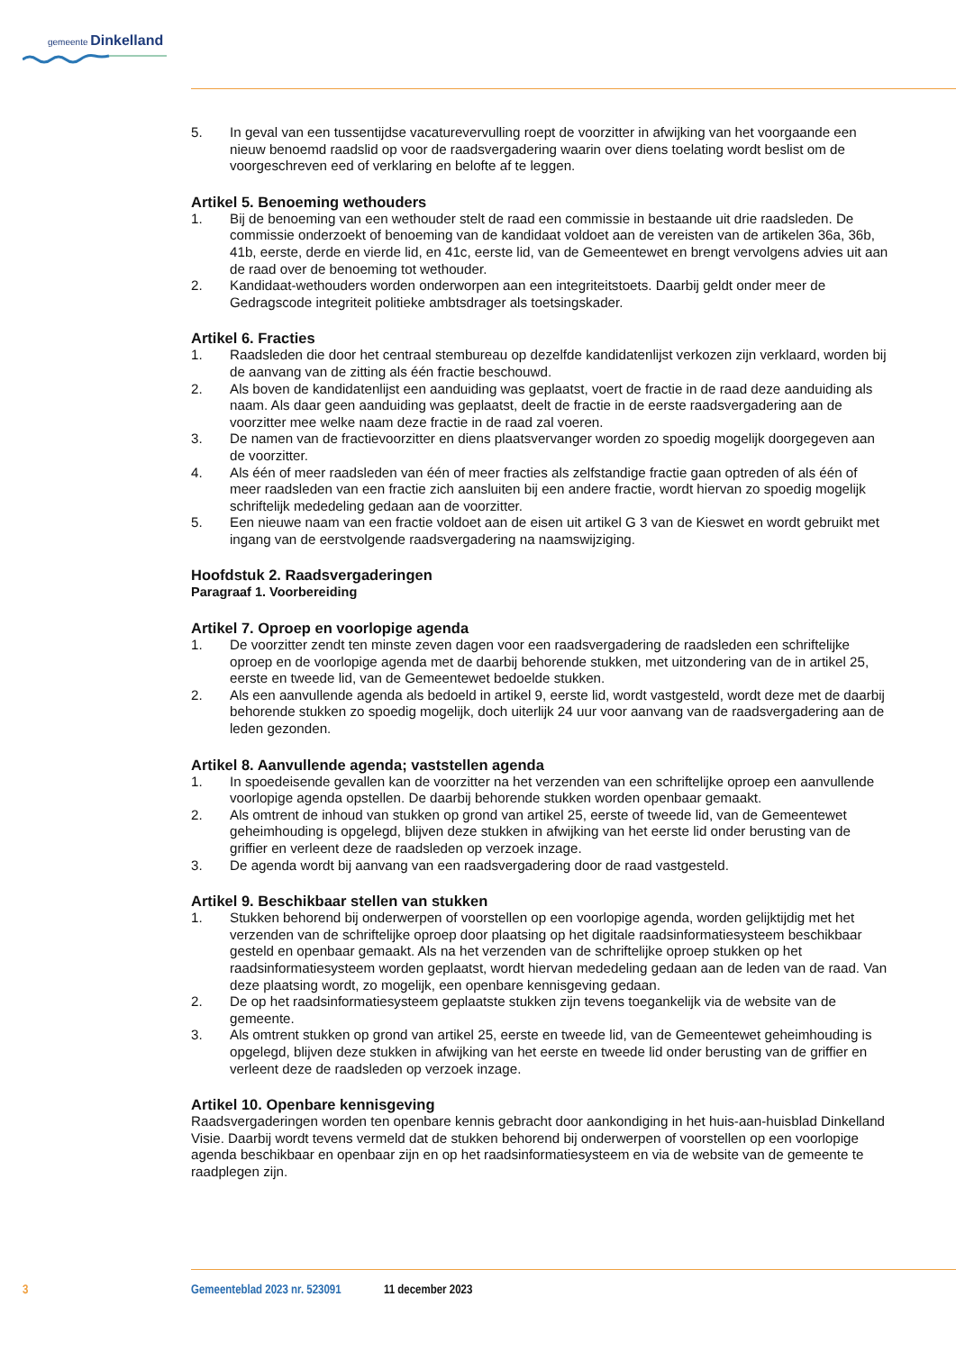gemeente Dinkelland
5. In geval van een tussentijdse vacaturevervulling roept de voorzitter in afwijking van het voorgaande een nieuw benoemd raadslid op voor de raadsvergadering waarin over diens toelating wordt beslist om de voorgeschreven eed of verklaring en belofte af te leggen.
Artikel 5. Benoeming wethouders
1. Bij de benoeming van een wethouder stelt de raad een commissie in bestaande uit drie raadsleden. De commissie onderzoekt of benoeming van de kandidaat voldoet aan de vereisten van de artikelen 36a, 36b, 41b, eerste, derde en vierde lid, en 41c, eerste lid, van de Gemeentewet en brengt vervolgens advies uit aan de raad over de benoeming tot wethouder.
2. Kandidaat-wethouders worden onderworpen aan een integriteitstoets. Daarbij geldt onder meer de Gedragscode integriteit politieke ambtsdrager als toetsingskader.
Artikel 6. Fracties
1. Raadsleden die door het centraal stembureau op dezelfde kandidatenlijst verkozen zijn verklaard, worden bij de aanvang van de zitting als één fractie beschouwd.
2. Als boven de kandidatenlijst een aanduiding was geplaatst, voert de fractie in de raad deze aanduiding als naam. Als daar geen aanduiding was geplaatst, deelt de fractie in de eerste raadsvergadering aan de voorzitter mee welke naam deze fractie in de raad zal voeren.
3. De namen van de fractievoorzitter en diens plaatsvervanger worden zo spoedig mogelijk doorgegeven aan de voorzitter.
4. Als één of meer raadsleden van één of meer fracties als zelfstandige fractie gaan optreden of als één of meer raadsleden van een fractie zich aansluiten bij een andere fractie, wordt hiervan zo spoedig mogelijk schriftelijk mededeling gedaan aan de voorzitter.
5. Een nieuwe naam van een fractie voldoet aan de eisen uit artikel G 3 van de Kieswet en wordt gebruikt met ingang van de eerstvolgende raadsvergadering na naamswijziging.
Hoofdstuk 2. Raadsvergaderingen
Paragraaf 1. Voorbereiding
Artikel 7. Oproep en voorlopige agenda
1. De voorzitter zendt ten minste zeven dagen voor een raadsvergadering de raadsleden een schriftelijke oproep en de voorlopige agenda met de daarbij behorende stukken, met uitzondering van de in artikel 25, eerste en tweede lid, van de Gemeentewet bedoelde stukken.
2. Als een aanvullende agenda als bedoeld in artikel 9, eerste lid, wordt vastgesteld, wordt deze met de daarbij behorende stukken zo spoedig mogelijk, doch uiterlijk 24 uur voor aanvang van de raadsvergadering aan de leden gezonden.
Artikel 8. Aanvullende agenda; vaststellen agenda
1. In spoedeisende gevallen kan de voorzitter na het verzenden van een schriftelijke oproep een aanvullende voorlopige agenda opstellen. De daarbij behorende stukken worden openbaar gemaakt.
2. Als omtrent de inhoud van stukken op grond van artikel 25, eerste of tweede lid, van de Gemeentewet geheimhouding is opgelegd, blijven deze stukken in afwijking van het eerste lid onder berusting van de griffier en verleent deze de raadsleden op verzoek inzage.
3. De agenda wordt bij aanvang van een raadsvergadering door de raad vastgesteld.
Artikel 9. Beschikbaar stellen van stukken
1. Stukken behorend bij onderwerpen of voorstellen op een voorlopige agenda, worden gelijktijdig met het verzenden van de schriftelijke oproep door plaatsing op het digitale raadsinformatiesysteem beschikbaar gesteld en openbaar gemaakt. Als na het verzenden van de schriftelijke oproep stukken op het raadsinformatiesysteem worden geplaatst, wordt hiervan mededeling gedaan aan de leden van de raad. Van deze plaatsing wordt, zo mogelijk, een openbare kennisgeving gedaan.
2. De op het raadsinformatiesysteem geplaatste stukken zijn tevens toegankelijk via de website van de gemeente.
3. Als omtrent stukken op grond van artikel 25, eerste en tweede lid, van de Gemeentewet geheimhouding is opgelegd, blijven deze stukken in afwijking van het eerste en tweede lid onder berusting van de griffier en verleent deze de raadsleden op verzoek inzage.
Artikel 10. Openbare kennisgeving
Raadsvergaderingen worden ten openbare kennis gebracht door aankondiging in het huis-aan-huisblad Dinkelland Visie. Daarbij wordt tevens vermeld dat de stukken behorend bij onderwerpen of voorstellen op een voorlopige agenda beschikbaar en openbaar zijn en op het raadsinformatiesysteem en via de website van de gemeente te raadplegen zijn.
3 Gemeenteblad 2023 nr. 523091 11 december 2023